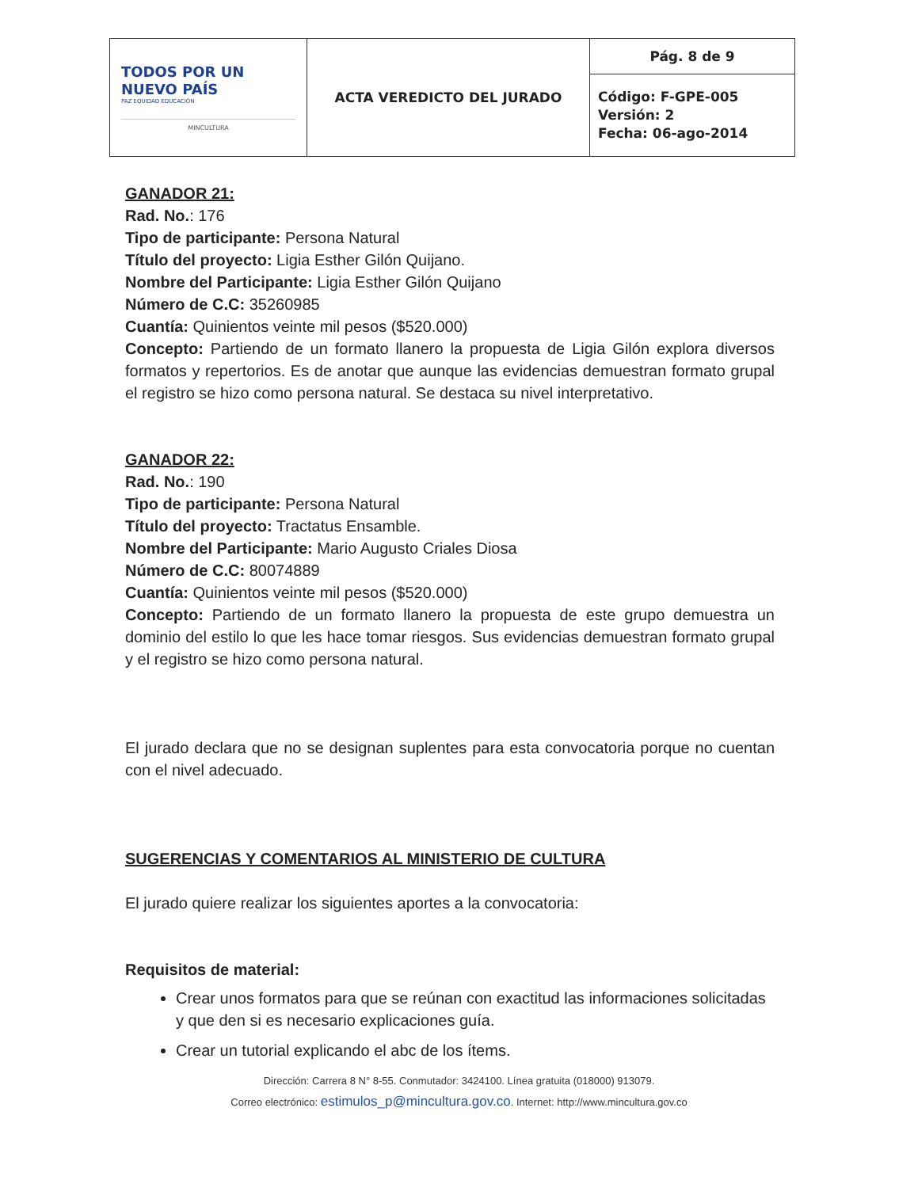| TODOS POR UN NUEVO PAÍS PAZ EQUIDAD EDUCACIÓN MINCULTURA | ACTA VEREDICTO DEL JURADO | Pág. 8 de 9 |
| | | Código: F-GPE-005 Versión: 2 Fecha: 06-ago-2014 |
GANADOR 21:
Rad. No.: 176
Tipo de participante: Persona Natural
Título del proyecto: Ligia Esther Gilón Quijano.
Nombre del Participante: Ligia Esther Gilón Quijano
Número de C.C: 35260985
Cuantía: Quinientos veinte mil pesos ($520.000)
Concepto: Partiendo de un formato llanero la propuesta de Ligia Gilón explora diversos formatos y repertorios. Es de anotar que aunque las evidencias demuestran formato grupal el registro se hizo como persona natural. Se destaca su nivel interpretativo.
GANADOR 22:
Rad. No.: 190
Tipo de participante: Persona Natural
Título del proyecto: Tractatus Ensamble.
Nombre del Participante: Mario Augusto Criales Diosa
Número de C.C: 80074889
Cuantía: Quinientos veinte mil pesos ($520.000)
Concepto: Partiendo de un formato llanero la propuesta de este grupo demuestra un dominio del estilo lo que les hace tomar riesgos. Sus evidencias demuestran formato grupal y el registro se hizo como persona natural.
El jurado declara que no se designan suplentes para esta convocatoria porque no cuentan con el nivel adecuado.
SUGERENCIAS Y COMENTARIOS AL MINISTERIO DE CULTURA
El jurado quiere realizar los siguientes aportes a la convocatoria:
Requisitos de material:
Crear unos formatos para que se reúnan con exactitud las informaciones solicitadas y que den si es necesario explicaciones guía.
Crear un tutorial explicando el abc de los ítems.
Dirección: Carrera 8 N° 8-55. Conmutador: 3424100. Línea gratuita (018000) 913079.
Correo electrónico: estimulos_p@mincultura.gov.co. Internet: http://www.mincultura.gov.co